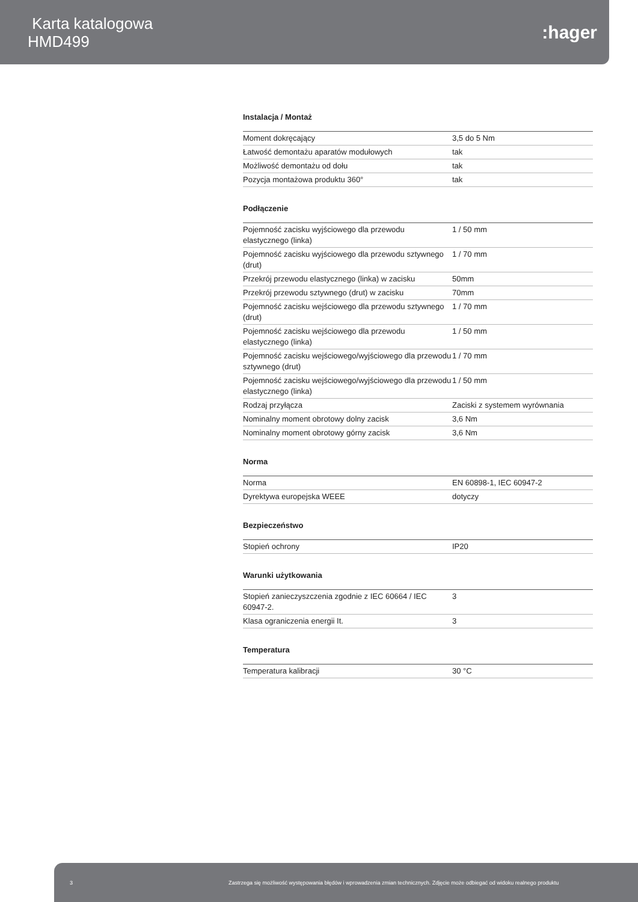Karta katalogowa
HMD499
:hager
Instalacja / Montaż
| Moment dokręcający | 3,5 do 5 Nm |
| Łatwość demontażu aparatów modułowych | tak |
| Możliwość demontażu od dołu | tak |
| Pozycja montażowa produktu 360° | tak |
Podłączenie
| Pojemność zacisku wyjściowego dla przewodu elastycznego (linka) | 1 / 50 mm |
| Pojemność zacisku wyjściowego dla przewodu sztywnego (drut) | 1 / 70 mm |
| Przekrój przewodu elastycznego (linka) w zacisku | 50mm |
| Przekrój przewodu sztywnego (drut) w zacisku | 70mm |
| Pojemność zacisku wejściowego dla przewodu sztywnego (drut) | 1 / 70 mm |
| Pojemność zacisku wejściowego dla przewodu elastycznego (linka) | 1 / 50 mm |
| Pojemność zacisku wejściowego/wyjściowego dla przewodu sztywnego (drut) | 1 / 70 mm |
| Pojemność zacisku wejściowego/wyjściowego dla przewodu elastycznego (linka) | 1 / 50 mm |
| Rodzaj przyłącza | Zaciski z systemem wyrównania |
| Nominalny moment obrotowy dolny zacisk | 3,6 Nm |
| Nominalny moment obrotowy górny zacisk | 3,6 Nm |
Norma
| Norma | EN 60898-1, IEC 60947-2 |
| Dyrektywa europejska WEEE | dotyczy |
Bezpieczeństwo
| Stopień ochrony | IP20 |
Warunki użytkowania
| Stopień zanieczyszczenia zgodnie z IEC 60664 / IEC 60947-2. | 3 |
| Klasa ograniczenia energii It. | 3 |
Temperatura
| Temperatura kalibracji | 30 °C |
3 Zastrzega się możliwość występowania błędów i wprowadzenia zmian technicznych. Zdjęcie może odbiegać od widoku realnego produktu